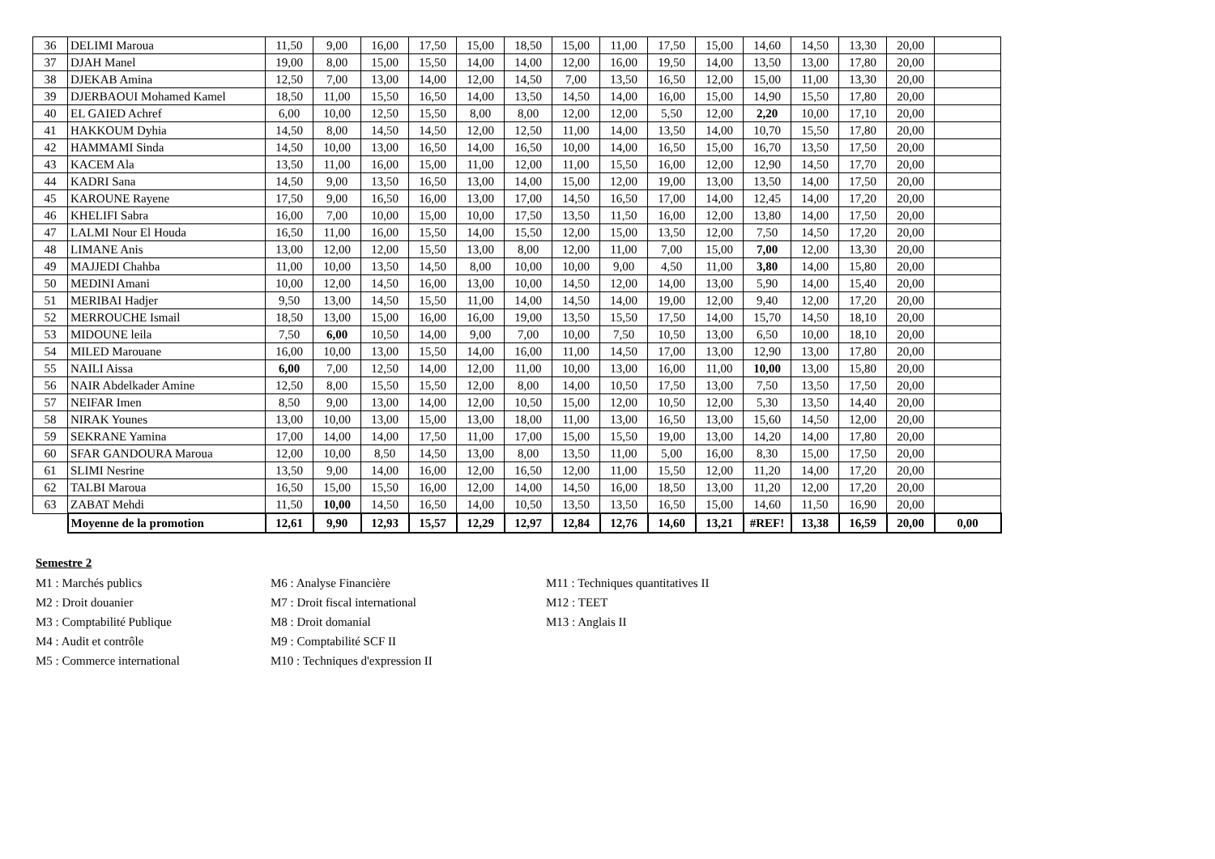| 36 | DELIMI Maroua | 11,50 | 9,00 | 16,00 | 17,50 | 15,00 | 18,50 | 15,00 | 11,00 | 17,50 | 15,00 | 14,60 | 14,50 | 13,30 | 20,00 | |
| 37 | DJAH Manel | 19,00 | 8,00 | 15,00 | 15,50 | 14,00 | 14,00 | 12,00 | 16,00 | 19,50 | 14,00 | 13,50 | 13,00 | 17,80 | 20,00 | |
| 38 | DJEKAB Amina | 12,50 | 7,00 | 13,00 | 14,00 | 12,00 | 14,50 | 7,00 | 13,50 | 16,50 | 12,00 | 15,00 | 11,00 | 13,30 | 20,00 | |
| 39 | DJERBAOUI Mohamed Kamel | 18,50 | 11,00 | 15,50 | 16,50 | 14,00 | 13,50 | 14,50 | 14,00 | 16,00 | 15,00 | 14,90 | 15,50 | 17,80 | 20,00 | |
| 40 | EL GAIED Achref | 6,00 | 10,00 | 12,50 | 15,50 | 8,00 | 8,00 | 12,00 | 12,00 | 5,50 | 12,00 | 2,20 | 10,00 | 17,10 | 20,00 | |
| 41 | HAKKOUM Dyhia | 14,50 | 8,00 | 14,50 | 14,50 | 12,00 | 12,50 | 11,00 | 14,00 | 13,50 | 14,00 | 10,70 | 15,50 | 17,80 | 20,00 | |
| 42 | HAMMAMI Sinda | 14,50 | 10,00 | 13,00 | 16,50 | 14,00 | 16,50 | 10,00 | 14,00 | 16,50 | 15,00 | 16,70 | 13,50 | 17,50 | 20,00 | |
| 43 | KACEM Ala | 13,50 | 11,00 | 16,00 | 15,00 | 11,00 | 12,00 | 11,00 | 15,50 | 16,00 | 12,00 | 12,90 | 14,50 | 17,70 | 20,00 | |
| 44 | KADRI Sana | 14,50 | 9,00 | 13,50 | 16,50 | 13,00 | 14,00 | 15,00 | 12,00 | 19,00 | 13,00 | 13,50 | 14,00 | 17,50 | 20,00 | |
| 45 | KAROUNE Rayene | 17,50 | 9,00 | 16,50 | 16,00 | 13,00 | 17,00 | 14,50 | 16,50 | 17,00 | 14,00 | 12,45 | 14,00 | 17,20 | 20,00 | |
| 46 | KHELIFI Sabra | 16,00 | 7,00 | 10,00 | 15,00 | 10,00 | 17,50 | 13,50 | 11,50 | 16,00 | 12,00 | 13,80 | 14,00 | 17,50 | 20,00 | |
| 47 | LALMI Nour El Houda | 16,50 | 11,00 | 16,00 | 15,50 | 14,00 | 15,50 | 12,00 | 15,00 | 13,50 | 12,00 | 7,50 | 14,50 | 17,20 | 20,00 | |
| 48 | LIMANE Anis | 13,00 | 12,00 | 12,00 | 15,50 | 13,00 | 8,00 | 12,00 | 11,00 | 7,00 | 15,00 | 7,00 | 12,00 | 13,30 | 20,00 | |
| 49 | MAJJEDI Chahba | 11,00 | 10,00 | 13,50 | 14,50 | 8,00 | 10,00 | 10,00 | 9,00 | 4,50 | 11,00 | 3,80 | 14,00 | 15,80 | 20,00 | |
| 50 | MEDINI Amani | 10,00 | 12,00 | 14,50 | 16,00 | 13,00 | 10,00 | 14,50 | 12,00 | 14,00 | 13,00 | 5,90 | 14,00 | 15,40 | 20,00 | |
| 51 | MERIBAI Hadjer | 9,50 | 13,00 | 14,50 | 15,50 | 11,00 | 14,00 | 14,50 | 14,00 | 19,00 | 12,00 | 9,40 | 12,00 | 17,20 | 20,00 | |
| 52 | MERROUCHE Ismail | 18,50 | 13,00 | 15,00 | 16,00 | 16,00 | 19,00 | 13,50 | 15,50 | 17,50 | 14,00 | 15,70 | 14,50 | 18,10 | 20,00 | |
| 53 | MIDOUNE leila | 7,50 | 6,00 | 10,50 | 14,00 | 9,00 | 7,00 | 10,00 | 7,50 | 10,50 | 13,00 | 6,50 | 10,00 | 18,10 | 20,00 | |
| 54 | MILED Marouane | 16,00 | 10,00 | 13,00 | 15,50 | 14,00 | 16,00 | 11,00 | 14,50 | 17,00 | 13,00 | 12,90 | 13,00 | 17,80 | 20,00 | |
| 55 | NAILI Aissa | 6,00 | 7,00 | 12,50 | 14,00 | 12,00 | 11,00 | 10,00 | 13,00 | 16,00 | 11,00 | 10,00 | 13,00 | 15,80 | 20,00 | |
| 56 | NAIR Abdelkader Amine | 12,50 | 8,00 | 15,50 | 15,50 | 12,00 | 8,00 | 14,00 | 10,50 | 17,50 | 13,00 | 7,50 | 13,50 | 17,50 | 20,00 | |
| 57 | NEIFAR Imen | 8,50 | 9,00 | 13,00 | 14,00 | 12,00 | 10,50 | 15,00 | 12,00 | 10,50 | 12,00 | 5,30 | 13,50 | 14,40 | 20,00 | |
| 58 | NIRAK Younes | 13,00 | 10,00 | 13,00 | 15,00 | 13,00 | 18,00 | 11,00 | 13,00 | 16,50 | 13,00 | 15,60 | 14,50 | 12,00 | 20,00 | |
| 59 | SEKRANE Yamina | 17,00 | 14,00 | 14,00 | 17,50 | 11,00 | 17,00 | 15,00 | 15,50 | 19,00 | 13,00 | 14,20 | 14,00 | 17,80 | 20,00 | |
| 60 | SFAR GANDOURA Maroua | 12,00 | 10,00 | 8,50 | 14,50 | 13,00 | 8,00 | 13,50 | 11,00 | 5,00 | 16,00 | 8,30 | 15,00 | 17,50 | 20,00 | |
| 61 | SLIMI Nesrine | 13,50 | 9,00 | 14,00 | 16,00 | 12,00 | 16,50 | 12,00 | 11,00 | 15,50 | 12,00 | 11,20 | 14,00 | 17,20 | 20,00 | |
| 62 | TALBI Maroua | 16,50 | 15,00 | 15,50 | 16,00 | 12,00 | 14,00 | 14,50 | 16,00 | 18,50 | 13,00 | 11,20 | 12,00 | 17,20 | 20,00 | |
| 63 | ZABAT Mehdi | 11,50 | 10,00 | 14,50 | 16,50 | 14,00 | 10,50 | 13,50 | 13,50 | 16,50 | 15,00 | 14,60 | 11,50 | 16,90 | 20,00 | |
| | Moyenne de la promotion | 12,61 | 9,90 | 12,93 | 15,57 | 12,29 | 12,97 | 12,84 | 12,76 | 14,60 | 13,21 | #REF! | 13,38 | 16,59 | 20,00 | 0,00 |
Semestre 2
M1 : Marchés publics
M2 : Droit douanier
M3 : Comptabilité Publique
M4 : Audit et contrôle
M5 : Commerce international
M6 : Analyse Financière
M7 : Droit fiscal international
M8 : Droit domanial
M9 : Comptabilité SCF II
M10 : Techniques d'expression II
M11 : Techniques quantitatives II
M12 : TEET
M13 : Anglais II